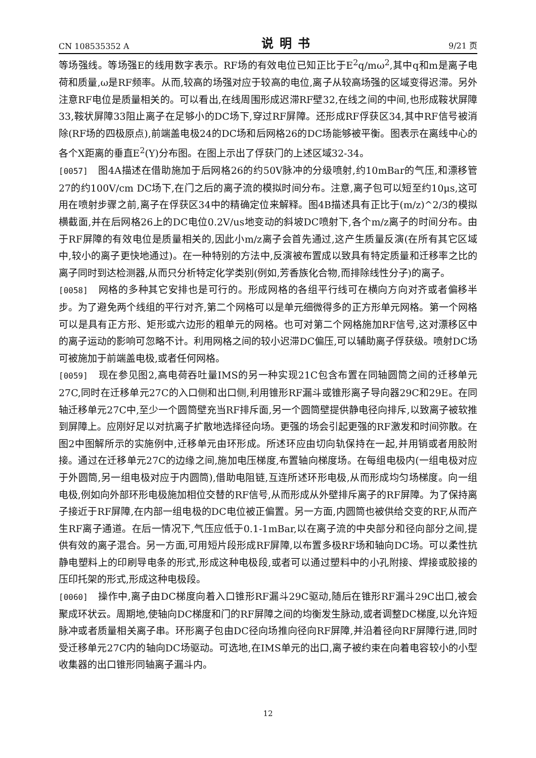CN 108535352 A 说明书 9/21 页
等场强线。等场强E的线用数字表示。RF场的有效电位已知正比于E<sup>2</sup>q/mω<sup>2</sup>,其中q和m是离子电荷和质量,ω是RF频率。从而,较高的场强对应于较高的电位,离子从较高场强的区域变得迟滞。另外注意RF电位是质量相关的。可以看出,在线周围形成迟滞RF壁32,在线之间的中间,也形成鞍状屏障33,鞍状屏障33阻止离子在足够小的DC场下,穿过RF屏障。还形成RF俘获区34,其中RF信号被消除(RF场的四极原点),前端盖电极24的DC场和后网格26的DC场能够被平衡。图表示在离线中心的各个X距离的垂直E<sup>2</sup>(Y)分布图。在图上示出了俘获门的上述区域32-34。
[0057] 图4A描述在借助施加于后网格26的约50V脉冲的分级喷射,约10mBar的气压,和漂移管27的约100V/cm DC场下,在门之后的离子流的模拟时间分布。注意,离子包可以短至约10μs,这可用在喷射步骤之前,离子在俘获区34中的精确定位来解释。图4B描述具有正比于(m/z)^2/3的模拟横截面,并在后网格26上的DC电位0.2V/us地变动的斜坡DC喷射下,各个m/z离子的时间分布。由于RF屏障的有效电位是质量相关的,因此小m/z离子会首先通过,这产生质量反演(在所有其它区域中,较小的离子更快地通过)。在一种特别的方法中,反演被布置成以致具有特定质量和迁移率之比的离子同时到达检测器,从而只分析特定化学类别(例如,芳香族化合物,而排除线性分子)的离子。
[0058] 网格的多种其它安排也是可行的。形成网格的各组平行线可在横向方向对齐或者偏移半步。为了避免两个线组的平行对齐,第二个网格可以是单元细微得多的正方形单元网格。第一个网格可以是具有正方形、矩形或六边形的粗单元的网格。也可对第二个网格施加RF信号,这对漂移区中的离子运动的影响可忽略不计。利用网格之间的较小迟滞DC偏压,可以辅助离子俘获级。喷射DC场可被施加于前端盖电极,或者任何网格。
[0059] 现在参见图2,高电荷吞吐量IMS的另一种实现21C包含布置在同轴圆筒之间的迁移单元27C,同时在迁移单元27C的入口侧和出口侧,利用锥形RF漏斗或锥形离子导向器29C和29E。在同轴迁移单元27C中,至少一个圆筒壁充当RF排斥面,另一个圆筒壁提供静电径向排斥,以致离子被软推到屏障上。应刚好足以对抗离子扩散地选择径向场。更强的场会引起更强的RF激发和时间弥散。在图2中图解所示的实施例中,迁移单元由环形成。所述环应由切向轨保持在一起,并用销或者用胶附接。通过在迁移单元27C的边缘之间,施加电压梯度,布置轴向梯度场。在每组电极内(一组电极对应于外圆筒,另一组电极对应于内圆筒),借助电阻链,互连所述环形电极,从而形成均匀场梯度。向一组电极,例如向外部环形电极施加相位交替的RF信号,从而形成从外壁排斥离子的RF屏障。为了保持离子接近于RF屏障,在内部一组电极的DC电位被正偏置。另一方面,内圆筒也被供给交变的RF,从而产生RF离子通道。在后一情况下,气压应低于0.1-1mBar,以在离子流的中央部分和径向部分之间,提供有效的离子混合。另一方面,可用短片段形成RF屏障,以布置多极RF场和轴向DC场。可以柔性抗静电塑料上的印刷导电条的形式,形成这种电极段,或者可以通过塑料中的小孔附接、焊接或胶接的压印托架的形式,形成这种电极段。
[0060] 操作中,离子由DC梯度向着入口锥形RF漏斗29C驱动,随后在锥形RF漏斗29C出口,被会聚成环状云。周期地,使轴向DC梯度和门的RF屏障之间的均衡发生脉动,或者调整DC梯度,以允许短脉冲或者质量相关离子串。环形离子包由DC径向场推向径向RF屏障,并沿着径向RF屏障行进,同时受迁移单元27C内的轴向DC场驱动。可选地,在IMS单元的出口,离子被约束在向着电容较小的小型收集器的出口锥形同轴离子漏斗内。
12